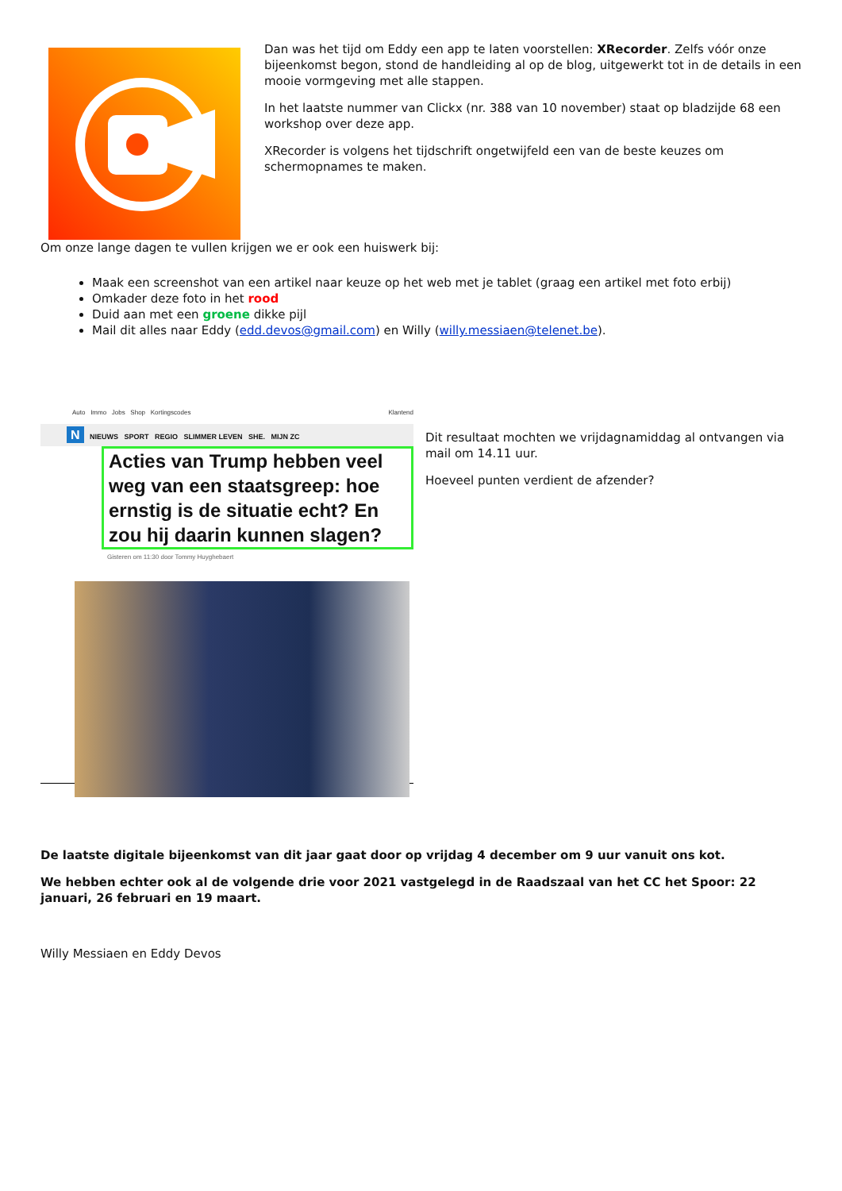Dan was het tijd om Eddy een app te laten voorstellen: XRecorder. Zelfs vóór onze bijeenkomst begon, stond de handleiding al op de blog, uitgewerkt tot in de details in een mooie vormgeving met alle stappen.
In het laatste nummer van Clickx (nr. 388 van 10 november) staat op bladzijde 68 een workshop over deze app.
XRecorder is volgens het tijdschrift ongetwijfeld een van de beste keuzes om schermopnames te maken.
Om onze lange dagen te vullen krijgen we er ook een huiswerk bij:
Maak een screenshot van een artikel naar keuze op het web met je tablet (graag een artikel met foto erbij)
Omkader deze foto in het rood
Duid aan met een groene dikke pijl
Mail dit alles naar Eddy (edd.devos@gmail.com) en Willy (willy.messiaen@telenet.be).
Auto Immo Jobs Shop Kortingscodes Klantend
N NIEUWS SPORT REGIO SLIMMER LEVEN SHE. MIJN ZC
Acties van Trump hebben veel weg van een staatsgreep: hoe ernstig is de situatie echt? En zou hij daarin kunnen slagen?
Gisteren om 11:30 door Tommy Huyghebaert
Dit resultaat mochten we vrijdagnamiddag al ontvangen via mail om 14.11 uur.
Hoeveel punten verdient de afzender?
De laatste digitale bijeenkomst van dit jaar gaat door op vrijdag 4 december om 9 uur vanuit ons kot.
We hebben echter ook al de volgende drie voor 2021 vastgelegd in de Raadszaal van het CC het Spoor: 22 januari, 26 februari en 19 maart.
Willy Messiaen en Eddy Devos